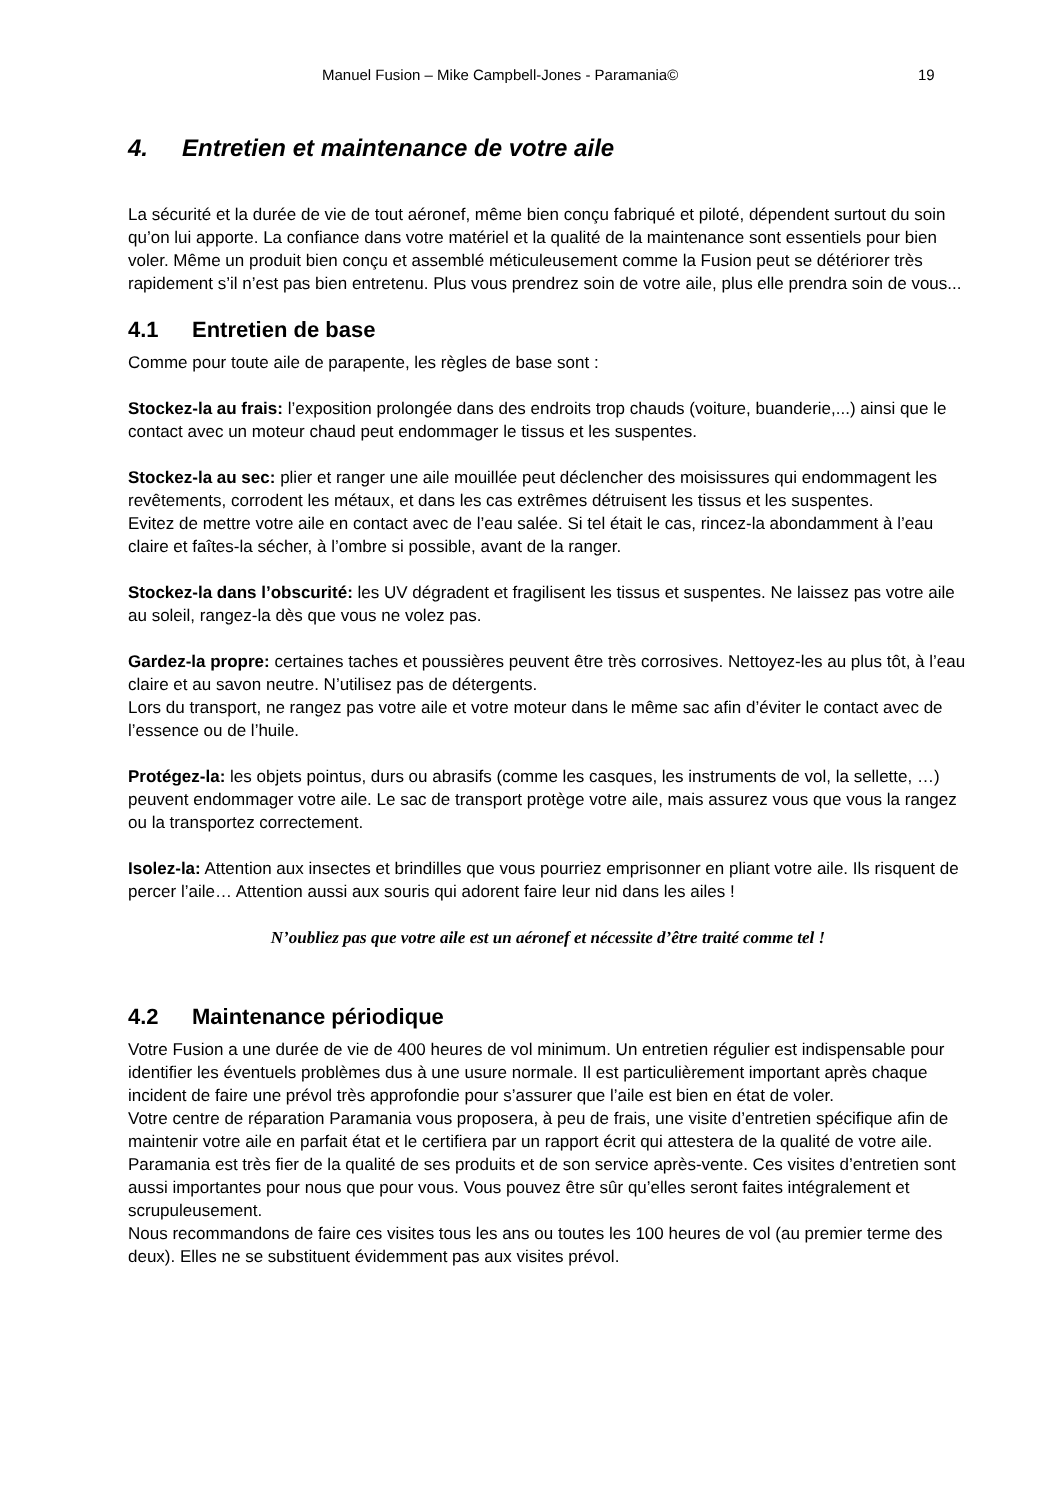Manuel Fusion – Mike Campbell-Jones - Paramania© 19
4. Entretien et maintenance de votre aile
La sécurité et la durée de vie de tout aéronef, même bien conçu fabriqué et piloté, dépendent surtout du soin qu’on lui apporte. La confiance dans votre matériel et la qualité de la maintenance sont essentiels pour bien voler. Même un produit bien conçu et assemblé méticuleusement comme la Fusion peut se détériorer très rapidement s’il n’est pas bien entretenu. Plus vous prendrez soin de votre aile, plus elle prendra soin de vous...
4.1 Entretien de base
Comme pour toute aile de parapente, les règles de base sont :
Stockez-la au frais: l’exposition prolongée dans des endroits trop chauds (voiture, buanderie,...) ainsi que le contact avec un moteur chaud peut endommager le tissus et les suspentes.
Stockez-la au sec: plier et ranger une aile mouillée peut déclencher des moisissures qui endommagent les revêtements, corrodent les métaux, et dans les cas extrêmes détruisent les tissus et les suspentes.
Evitez de mettre votre aile en contact avec de l’eau salée. Si tel était le cas, rincez-la abondamment à l’eau claire et faîtes-la sécher, à l’ombre si possible, avant de la ranger.
Stockez-la dans l’obscurité: les UV dégradent et fragilisent les tissus et suspentes. Ne laissez pas votre aile au soleil, rangez-la dès que vous ne volez pas.
Gardez-la propre: certaines taches et poussières peuvent être très corrosives. Nettoyez-les au plus tôt, à l’eau claire et au savon neutre. N’utilisez pas de détergents.
Lors du transport, ne rangez pas votre aile et votre moteur dans le même sac afin d’éviter le contact avec de l’essence ou de l’huile.
Protégez-la: les objets pointus, durs ou abrasifs (comme les casques, les instruments de vol, la sellette, …) peuvent endommager votre aile. Le sac de transport protège votre aile, mais assurez vous que vous la rangez ou la transportez correctement.
Isolez-la: Attention aux insectes et brindilles que vous pourriez emprisonner en pliant votre aile. Ils risquent de percer l’aile… Attention aussi aux souris qui adorent faire leur nid dans les ailes !
N’oubliez pas que votre aile est un aéronef et nécessite d’être traité comme tel !
4.2 Maintenance périodique
Votre Fusion a une durée de vie de 400 heures de vol minimum. Un entretien régulier est indispensable pour identifier les éventuels problèmes dus à une usure normale. Il est particulièrement important après chaque incident de faire une prévol très approfondie pour s’assurer que l’aile est bien en état de voler.
Votre centre de réparation Paramania vous proposera, à peu de frais, une visite d’entretien spécifique afin de maintenir votre aile en parfait état et le certifiera par un rapport écrit qui attestera de la qualité de votre aile.
Paramania est très fier de la qualité de ses produits et de son service après-vente. Ces visites d’entretien sont aussi importantes pour nous que pour vous. Vous pouvez être sûr qu’elles seront faites intégralement et scrupuleusement.
Nous recommandons de faire ces visites tous les ans ou toutes les 100 heures de vol (au premier terme des deux). Elles ne se substituent évidemment pas aux visites prévol.